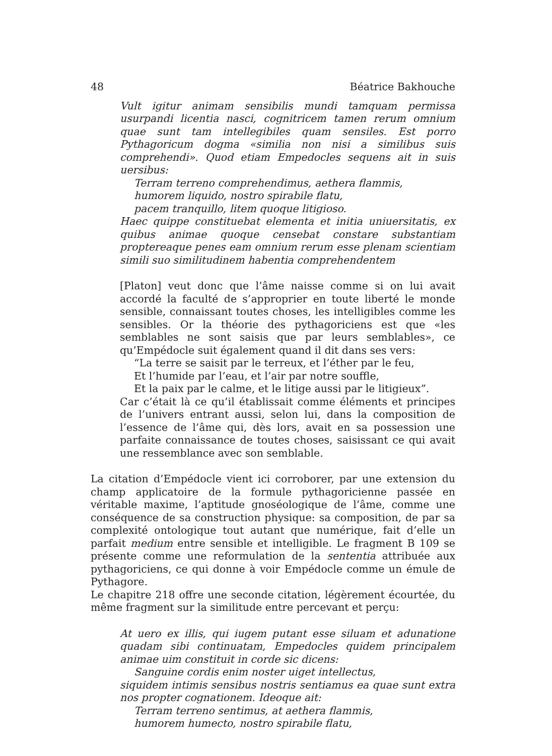48 Béatrice Bakhouche
Vult igitur animam sensibilis mundi tamquam permissa usurpandi licentia nasci, cognitricem tamen rerum omnium quae sunt tam intellegibiles quam sensiles. Est porro Pythagoricum dogma «similia non nisi a similibus suis comprehendi». Quod etiam Empedocles sequens ait in suis uersibus:
Terram terreno comprehendimus, aethera flammis,
humorem liquido, nostro spirabile flatu,
pacem tranquillo, litem quoque litigioso.
Haec quippe constituebat elementa et initia uniuersitatis, ex quibus animae quoque censebat constare substantiam propterea­que penes eam omnium rerum esse plenam scientiam simili suo similitudinem habentia comprehendentem
[Platon] veut donc que l’âme naisse comme si on lui avait accordé la faculté de s’approprier en toute liberté le monde sensible, connaissant toutes choses, les intelligibles comme les sensibles. Or la théorie des pythagoriciens est que «les semblables ne sont saisis que par leurs semblables», ce qu’Empédocle suit également quand il dit dans ses vers:
“La terre se saisit par le terreux, et l’éther par le feu,
Et l’humide par l’eau, et l’air par notre souffle,
Et la paix par le calme, et le litige aussi par le litigieux”.
Car c’était là ce qu’il établissait comme éléments et principes de l’univers entrant aussi, selon lui, dans la composition de l’essence de l’âme qui, dès lors, avait en sa possession une parfaite connaissance de toutes choses, saisissant ce qui avait une ressemblance avec son semblable.
La citation d’Empédocle vient ici corroborer, par une extension du champ applicatoire de la formule pythagoricienne passée en véritable maxime, l’aptitude gnoséologique de l’âme, comme une conséquence de sa construction physique: sa composition, de par sa complexité ontologique tout autant que numérique, fait d’elle un parfait medium entre sensible et intelligible. Le fragment B 109 se présente comme une reformulation de la sententia attribuée aux pythagoriciens, ce qui donne à voir Empédocle comme un émule de Pythagore.
Le chapitre 218 offre une seconde citation, légèrement écourtée, du même fragment sur la similitude entre percevant et perçu:
At uero ex illis, qui iugem putant esse siluam et adunatione quadam sibi continuatam, Empedocles quidem principalem animae uim constituit in corde sic dicens:
Sanguine cordis enim noster uiget intellectus,
siquidem intimis sensibus nostris sentiamus ea quae sunt extra nos propter cognationem. Ideoque ait:
Terram terreno sentimus, at aethera flammis,
humorem humecto, nostro spirabile flatu,